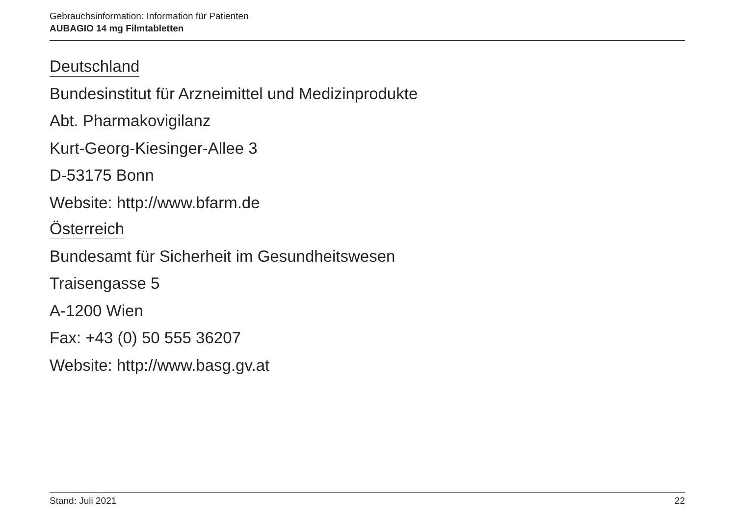Gebrauchsinformation: Information für Patienten
AUBAGIO 14 mg Filmtabletten
Deutschland
Bundesinstitut für Arzneimittel und Medizinprodukte
Abt. Pharmakovigilanz
Kurt-Georg-Kiesinger-Allee 3
D-53175 Bonn
Website: http://www.bfarm.de
Österreich
Bundesamt für Sicherheit im Gesundheitswesen
Traisengasse 5
A-1200 Wien
Fax: +43 (0) 50 555 36207
Website: http://www.basg.gv.at
Stand: Juli 2021 22